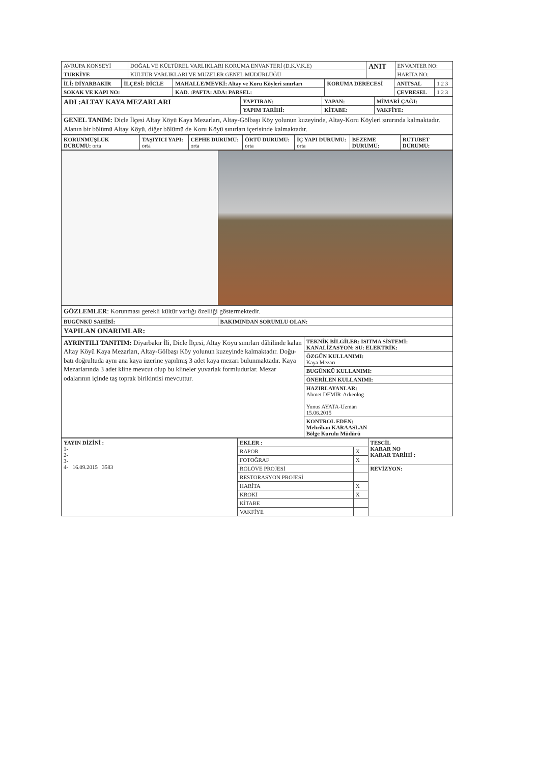| AVRUPA KONSEYİ | DOĞAL VE KÜLTÜREL VARLIKLARI KORUMA ENVANTERİ (D.K.V.K.E) | ANIT | ENVANTER NO: |
| TÜRKİYE | KÜLTÜR VARLIKLARI VE MÜZELER GENEL MÜDÜRLÜĞÜ | | HARİTA NO: |
| İLİ: DİYARBAKIR | İLÇESİ: DİCLE | MAHALLE/MEVKİ: Altay ve Koru Köyleri sınırları | KORUMA DERECESİ | ANITSAL | 1 2 3 |
| SOKAK VE KAPI NO: | | KAD. :PAFTA: ADA: PARSEL: | | ÇEVRESEL | 1 2 3 |
| ADI :ALTAY KAYA MEZARLARI | YAPTIRAN: | YAPAN: | MİMARİ ÇAĞI: |
| | YAPIM TARİHİ: | KİTABE: | VAKFİYE: |
| GENEL TANIM: Dicle İlçesi Altay Köyü Kaya Mezarları, Altay-Gölbaşı Köy yolunun kuzeyinde, Altay-Koru Köyleri sınırında kalmaktadır. Alanın bir bölümü Altay Köyü, diğer bölümü de Koru Köyü sınırları içerisinde kalmaktadır. | | | |
| KORUNMUŞLUK DURUMU: orta | TAŞIYICI YAPI: orta | CEPHE DURUMU: orta | ÖRTÜ DURUMU: orta | İÇ YAPI DURUMU: orta | BEZEME DURUMU: | RUTUBET DURUMU: |
| GÖZLEMLER : Korunması gerekli kültür varlığı özelliği göstermektedir. | |
| BUGÜNKÜ SAHİBİ: | BAKIMINDAN SORUMLU OLAN: |
| YAPILAN ONARIMLAR: | |
| AYRINTILI TANITIM: Diyarbakır İli, Dicle İlçesi, Altay Köyü sınırları dâhilinde kalan Altay Köyü Kaya Mezarları, Altay-Gölbaşı Köy yolunun kuzeyinde kalmaktadır. Doğu-batı doğrultuda aynı ana kaya üzerine yapılmış 3 adet kaya mezarı bulunmaktadır. Kaya Mezarlarında 3 adet kline mevcut olup bu klineler yuvarlak formludurlar. Mezar odalarının içinde taş toprak birikintisi mevcuttur. | TEKNİK BİLGİLER: ISITMA SİSTEMİ: KANALİZASYON: SU: ELEKTRİK: |
| | ÖZGÜN KULLANIMI: Kaya Mezarı |
| | BUGÜNKÜ KULLANIMI: |
| | ÖNERİLEN KULLANIMI: |
| | HAZIRLAYANLAR: Ahmet DEMİR-Arkeolog Yunus AYATA-Uzman 15.06.2015 |
| | KONTROL EDEN: Mehriban KARAASLAN Bölge Kurulu Müdürü |
| YAYIN DİZİNİ : 1- 2- 3- 4- 16.09.2015 3583 | EKLER : | | TESCİL KARAR NO KARAR TARİHİ : |
| | RAPOR | X | |
| | FOTOĞRAF | X | |
| | RÖLÖVE PROJESİ | | REVİZYON: |
| | RESTORASYON PROJESİ | | |
| | HARİTA | X | |
| | KROKİ | X | |
| | KİTABE | | |
| | VAKFİYE | | |